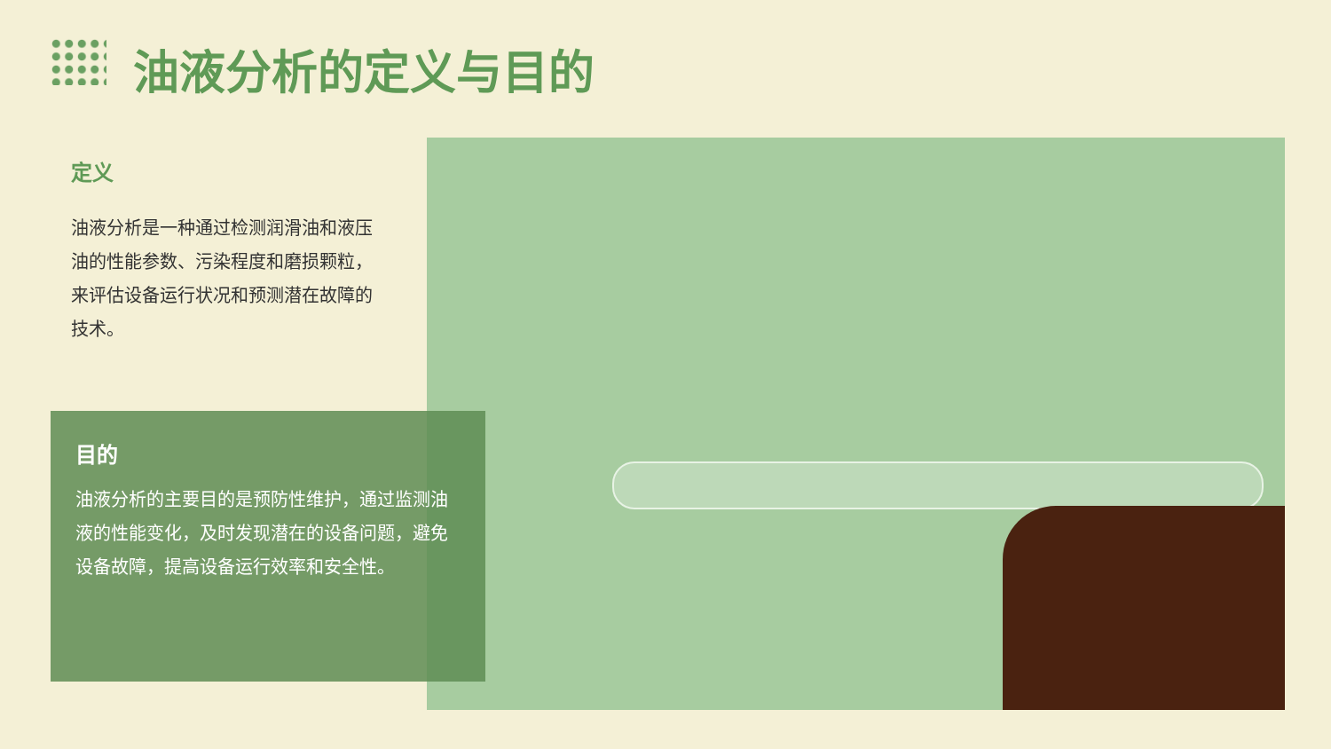油液分析的定义与目的
定义
油液分析是一种通过检测润滑油和液压油的性能参数、污染程度和磨损颗粒，来评估设备运行状况和预测潜在故障的技术。
目的
油液分析的主要目的是预防性维护，通过监测油液的性能变化，及时发现潜在的设备问题，避免设备故障，提高设备运行效率和安全性。